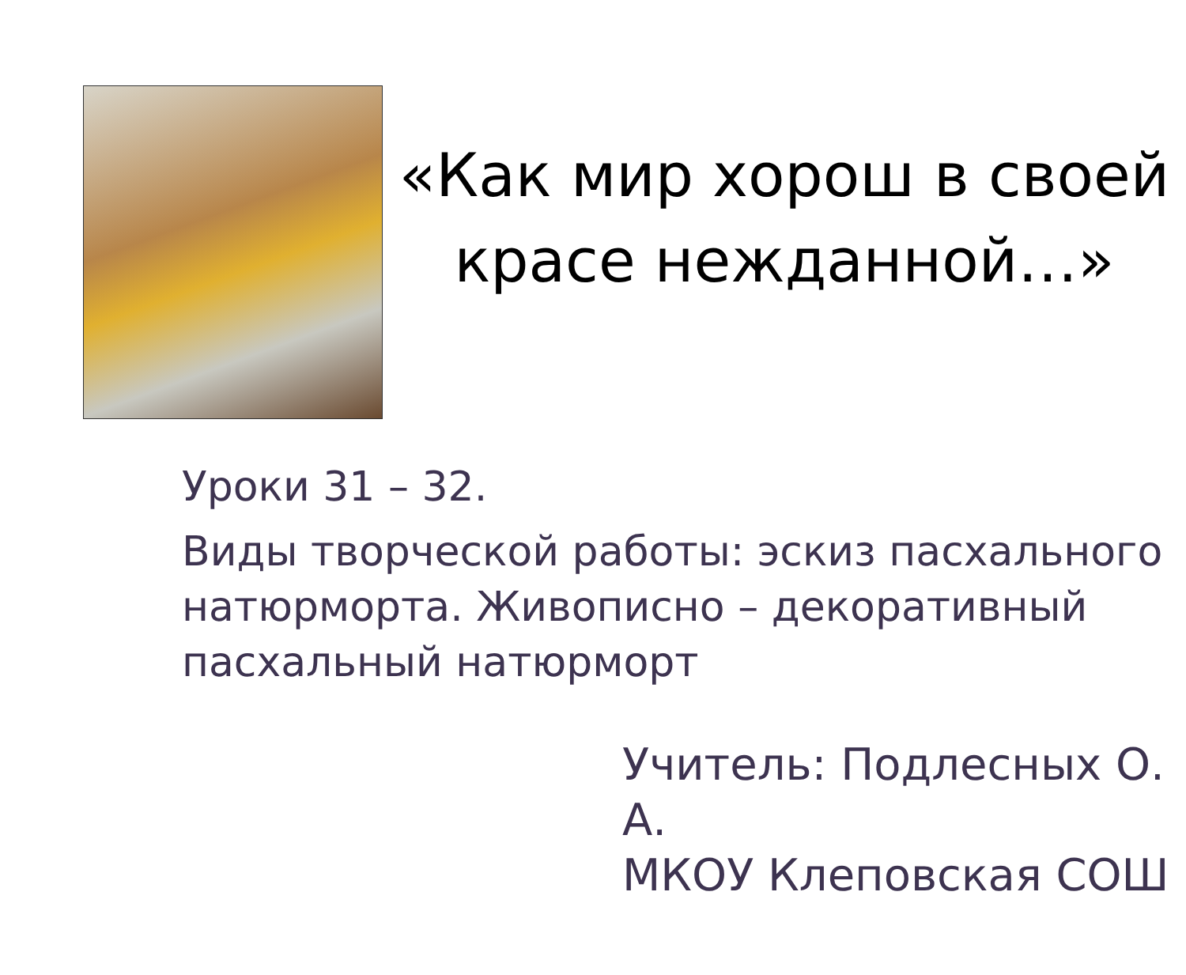«Как мир хорош в своей красе нежданной…»
Уроки 31 – 32.
Виды творческой работы: эскиз пасхального натюрморта. Живописно – декоративный пасхальный натюрморт
Учитель: Подлесных О. А.
МКОУ Клеповская СОШ